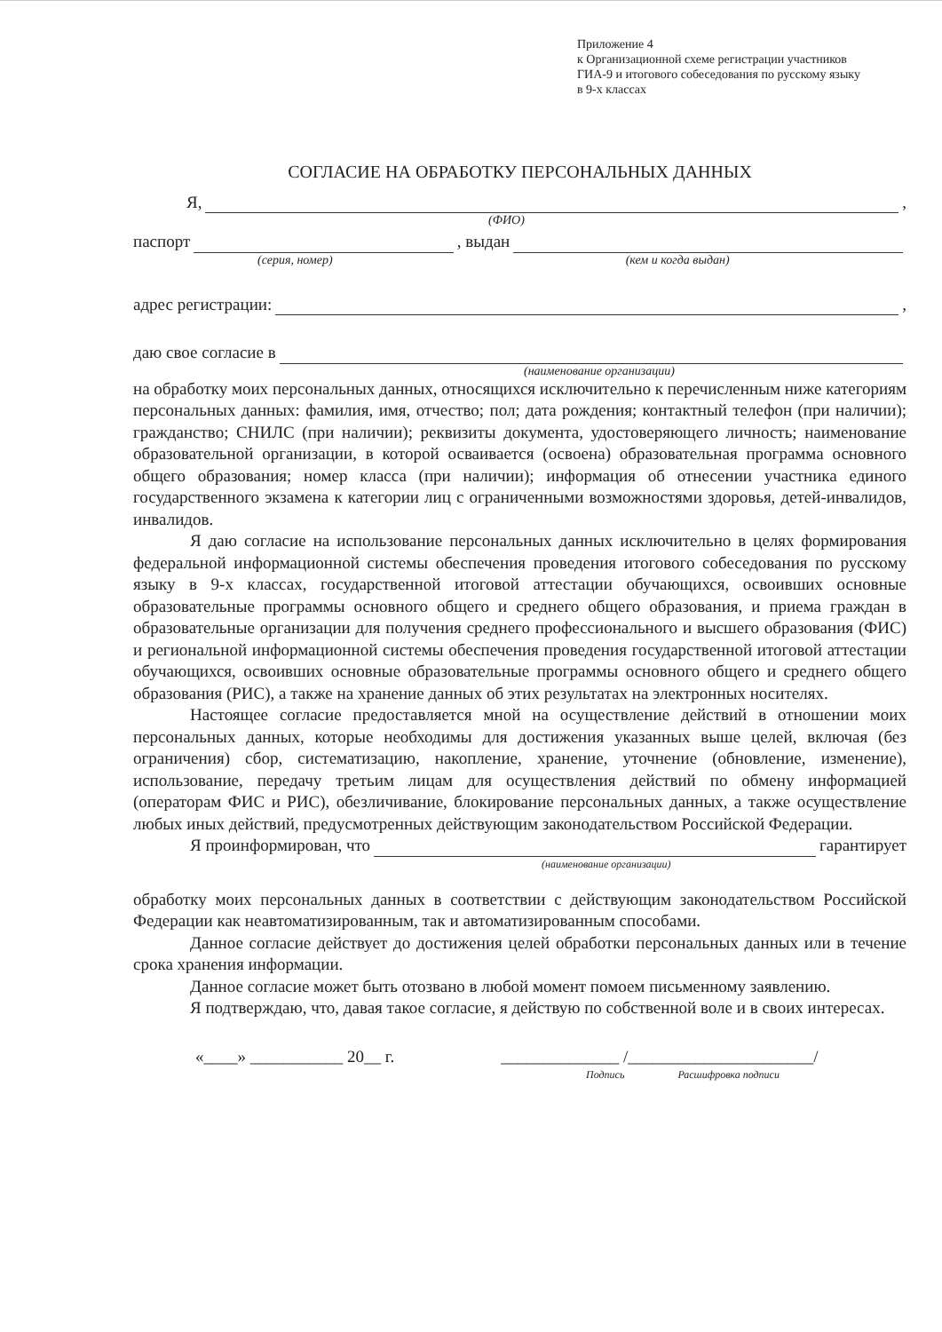Приложение 4
к Организационной схеме регистрации участников
ГИА-9 и итогового собеседования по русскому языку
в 9-х классах
СОГЛАСИЕ НА ОБРАБОТКУ ПЕРСОНАЛЬНЫХ ДАННЫХ
Я, ,
(ФИО)
паспорт , выдан
(серия, номер) (кем и когда выдан)
адрес регистрации: ,
даю свое согласие в
(наименование организации)
на обработку моих персональных данных, относящихся исключительно к перечисленным ниже категориям персональных данных: фамилия, имя, отчество; пол; дата рождения; контактный телефон (при наличии); гражданство; СНИЛС (при наличии); реквизиты документа, удостоверяющего личность; наименование образовательной организации, в которой осваивается (освоена) образовательная программа основного общего образования; номер класса (при наличии); информация об отнесении участника единого государственного экзамена к категории лиц с ограниченными возможностями здоровья, детей-инвалидов, инвалидов.
Я даю согласие на использование персональных данных исключительно в целях формирования федеральной информационной системы обеспечения проведения итогового собеседования по русскому языку в 9-х классах, государственной итоговой аттестации обучающихся, освоивших основные образовательные программы основного общего и среднего общего образования, и приема граждан в образовательные организации для получения среднего профессионального и высшего образования (ФИС) и региональной информационной системы обеспечения проведения государственной итоговой аттестации обучающихся, освоивших основные образовательные программы основного общего и среднего общего образования (РИС), а также на хранение данных об этих результатах на электронных носителях.
Настоящее согласие предоставляется мной на осуществление действий в отношении моих персональных данных, которые необходимы для достижения указанных выше целей, включая (без ограничения) сбор, систематизацию, накопление, хранение, уточнение (обновление, изменение), использование, передачу третьим лицам для осуществления действий по обмену информацией (операторам ФИС и РИС), обезличивание, блокирование персональных данных, а также осуществление любых иных действий, предусмотренных действующим законодательством Российской Федерации.
Я проинформирован, что гарантирует
(наименование организации)
обработку моих персональных данных в соответствии с действующим законодательством Российской Федерации как неавтоматизированным, так и автоматизированным способами.
Данное согласие действует до достижения целей обработки персональных данных или в течение срока хранения информации.
Данное согласие может быть отозвано в любой момент помоем письменному заявлению.
Я подтверждаю, что, давая такое согласие, я действую по собственной воле и в своих интересах.
«____» ___________ 20__ г. ______________ /______________________/
Подпись Расшифровка подписи